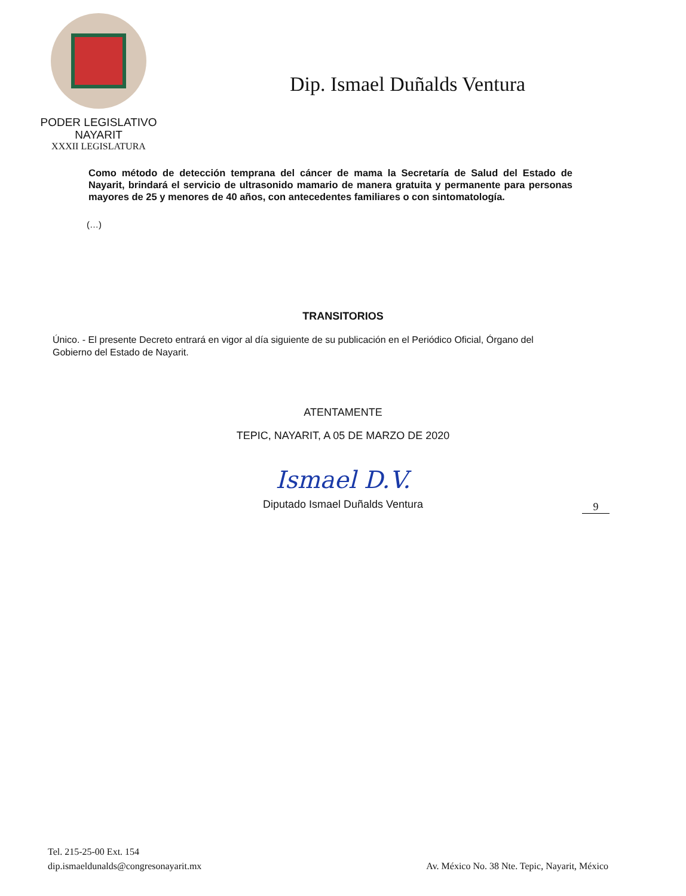PODER LEGISLATIVO
NAYARIT
XXXII LEGISLATURA
Dip. Ismael Duñalds Ventura
Como método de detección temprana del cáncer de mama la Secretaría de Salud del Estado de Nayarit, brindará el servicio de ultrasonido mamario de manera gratuita y permanente para personas mayores de 25 y menores de 40 años, con antecedentes familiares o con sintomatología.
(…)
TRANSITORIOS
Único. - El presente Decreto entrará en vigor al día siguiente de su publicación en el Periódico Oficial, Órgano del Gobierno del Estado de Nayarit.
ATENTAMENTE
TEPIC, NAYARIT, A 05 DE MARZO DE 2020
Ismael D.V.
Diputado Ismael Duñalds Ventura
9
Tel. 215-25-00 Ext. 154
dip.ismaeldunalds@congresonayarit.mx
Av. México No. 38 Nte. Tepic, Nayarit, México